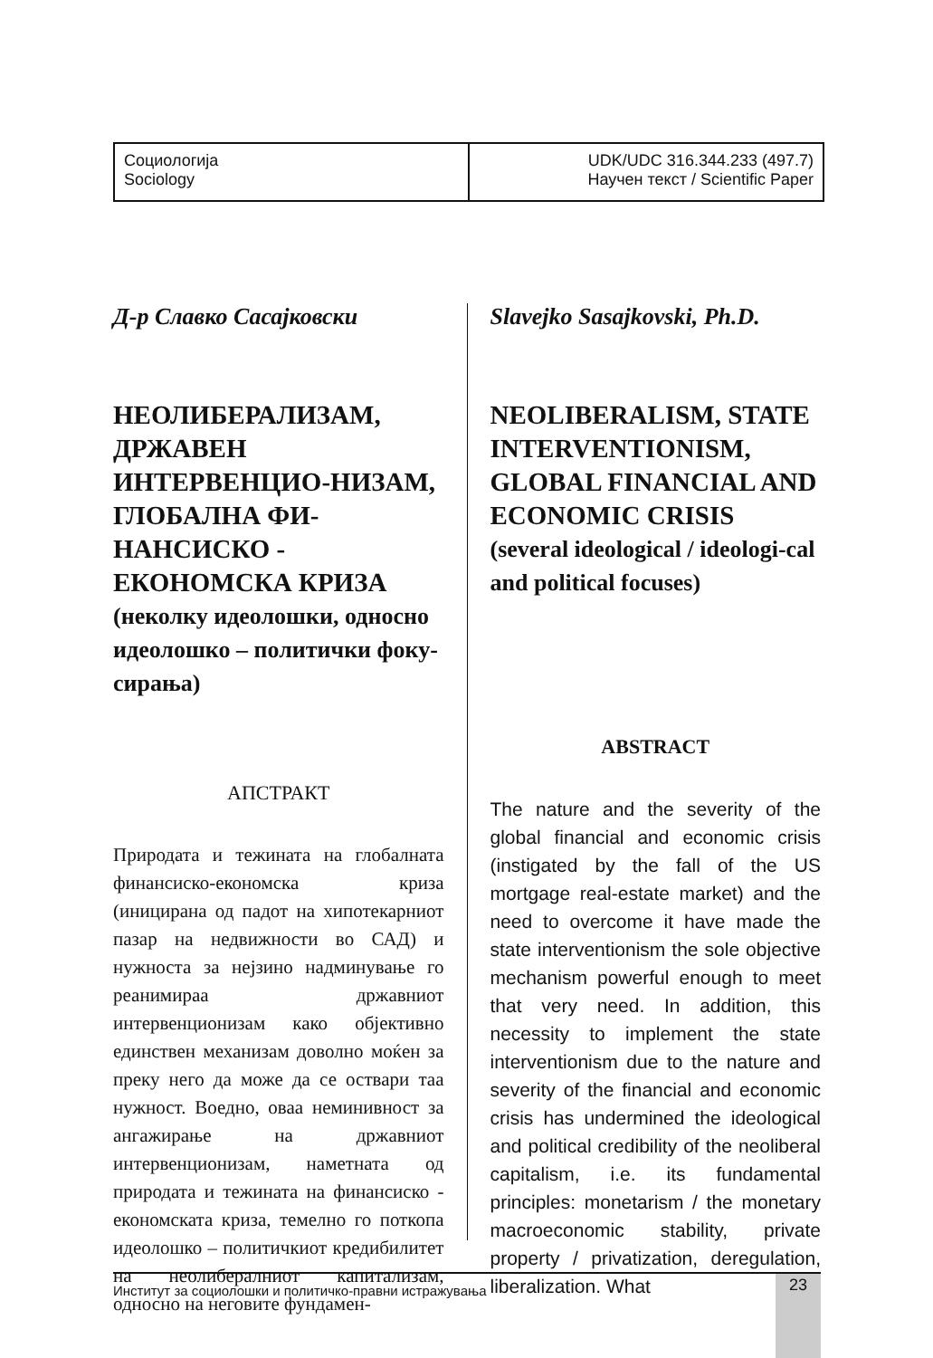Социологија
Sociology
UDK/UDC 316.344.233 (497.7)
Научен текст / Scientific Paper
Д-р Славко Сасајковски
НЕОЛИБЕРАЛИЗАМ, ДРЖАВЕН ИНТЕРВЕНЦИО-НИЗАМ, ГЛОБАЛНА ФИ-НАНСИСКО - ЕКОНОМСКА КРИЗА
(неколку идеолошки, односно идеолошко – политички фоку-сирања)
АПСТРАКТ
Природата и тежината на глобалната финансиско-економска криза (иницирана од падот на хипотекарниот пазар на недвижности во САД) и нужноста за нејзино надминување го реанимираа државниот интервенционизам како објективно единствен механизам доволно моќен за преку него да може да се оствари таа нужност. Воедно, оваа неминивност за ангажирање на државниот интервенционизам, наметната од природата и тежината на финансиско - економската криза, темелно го поткопа идеолошко – политичкиот кредибилитет на неолибералниот капитализам, односно на неговите фундамен-
Slavejko Sasajkovski, Ph.D.
NEOLIBERALISM, STATE INTERVENTIONISM, GLOBAL FINANCIAL AND ECONOMIC CRISIS
(several ideological / ideologi-cal and political focuses)
ABSTRACT
The nature and the severity of the global financial and economic crisis (instigated by the fall of the US mortgage real-estate market) and the need to overcome it have made the state interventionism the sole objective mechanism powerful enough to meet that very need. In addition, this necessity to implement the state interventionism due to the nature and severity of the financial and economic crisis has undermined the ideological and political credibility of the neoliberal capitalism, i.e. its fundamental principles: monetarism / the monetary macroeconomic stability, private property / privatization, deregulation, liberalization. What
Институт за социолошки и политичко-правни истражувања
23